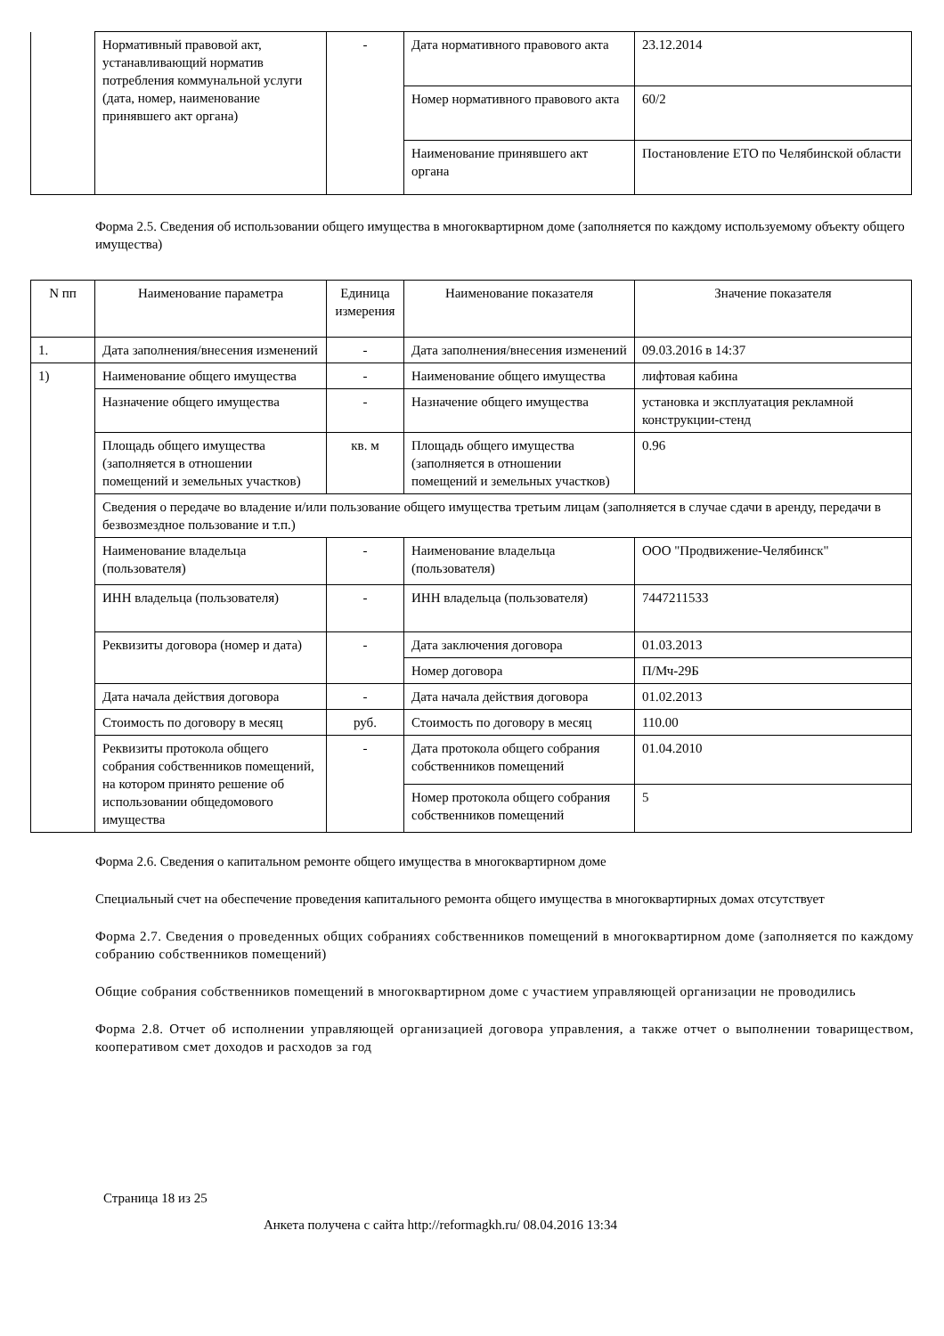| | Нормативный правовой акт, устанавливающий норматив потребления коммунальной услуги (дата, номер, наименование принявшего акт органа) | - | Дата нормативного правового акта | 23.12.2014 |
| | | | Номер нормативного правового акта | 60/2 |
| | | | Наименование принявшего акт органа | Постановление ЕТО по Челябинской области |
Форма 2.5. Сведения об использовании общего имущества в многоквартирном доме (заполняется по каждому используемому объекту общего имущества)
| N пп | Наименование параметра | Единица измерения | Наименование показателя | Значение показателя |
| --- | --- | --- | --- | --- |
| 1. | Дата заполнения/внесения изменений | - | Дата заполнения/внесения изменений | 09.03.2016 в 14:37 |
| 1) | Наименование общего имущества | - | Наименование общего имущества | лифтовая кабина |
| | Назначение общего имущества | - | Назначение общего имущества | установка и эксплуатация рекламной конструкции-стенд |
| | Площадь общего имущества (заполняется в отношении помещений и земельных участков) | кв. м | Площадь общего имущества (заполняется в отношении помещений и земельных участков) | 0.96 |
| | Сведения о передаче во владение и/или пользование общего имущества третьим лицам (заполняется в случае сдачи в аренду, передачи в безвозмездное пользование и т.п.) | | | |
| | Наименование владельца (пользователя) | - | Наименование владельца (пользователя) | ООО "Продвижение-Челябинск" |
| | ИНН владельца (пользователя) | - | ИНН владельца (пользователя) | 7447211533 |
| | Реквизиты договора (номер и дата) | - | Дата заключения договора | 01.03.2013 |
| | | | Номер договора | П/Мч-29Б |
| | Дата начала действия договора | - | Дата начала действия договора | 01.02.2013 |
| | Стоимость по договору в месяц | руб. | Стоимость по договору в месяц | 110.00 |
| | Реквизиты протокола общего собрания собственников помещений, на котором принято решение об использовании общедомового имущества | - | Дата протокола общего собрания собственников помещений | 01.04.2010 |
| | | | Номер протокола общего собрания собственников помещений | 5 |
Форма 2.6. Сведения о капитальном ремонте общего имущества в многоквартирном доме
Специальный счет на обеспечение проведения капитального ремонта общего имущества в многоквартирных домах отсутствует
Форма 2.7. Сведения о проведенных общих собраниях собственников помещений в многоквартирном доме (заполняется по каждому собранию собственников помещений)
Общие собрания собственников помещений в многоквартирном доме с участием управляющей организации не проводились
Форма 2.8. Отчет об исполнении управляющей организацией договора управления, а также отчет о выполнении товариществом, кооперативом смет доходов и расходов за год
Страница 18 из 25
Анкета получена с сайта http://reformagkh.ru/ 08.04.2016 13:34